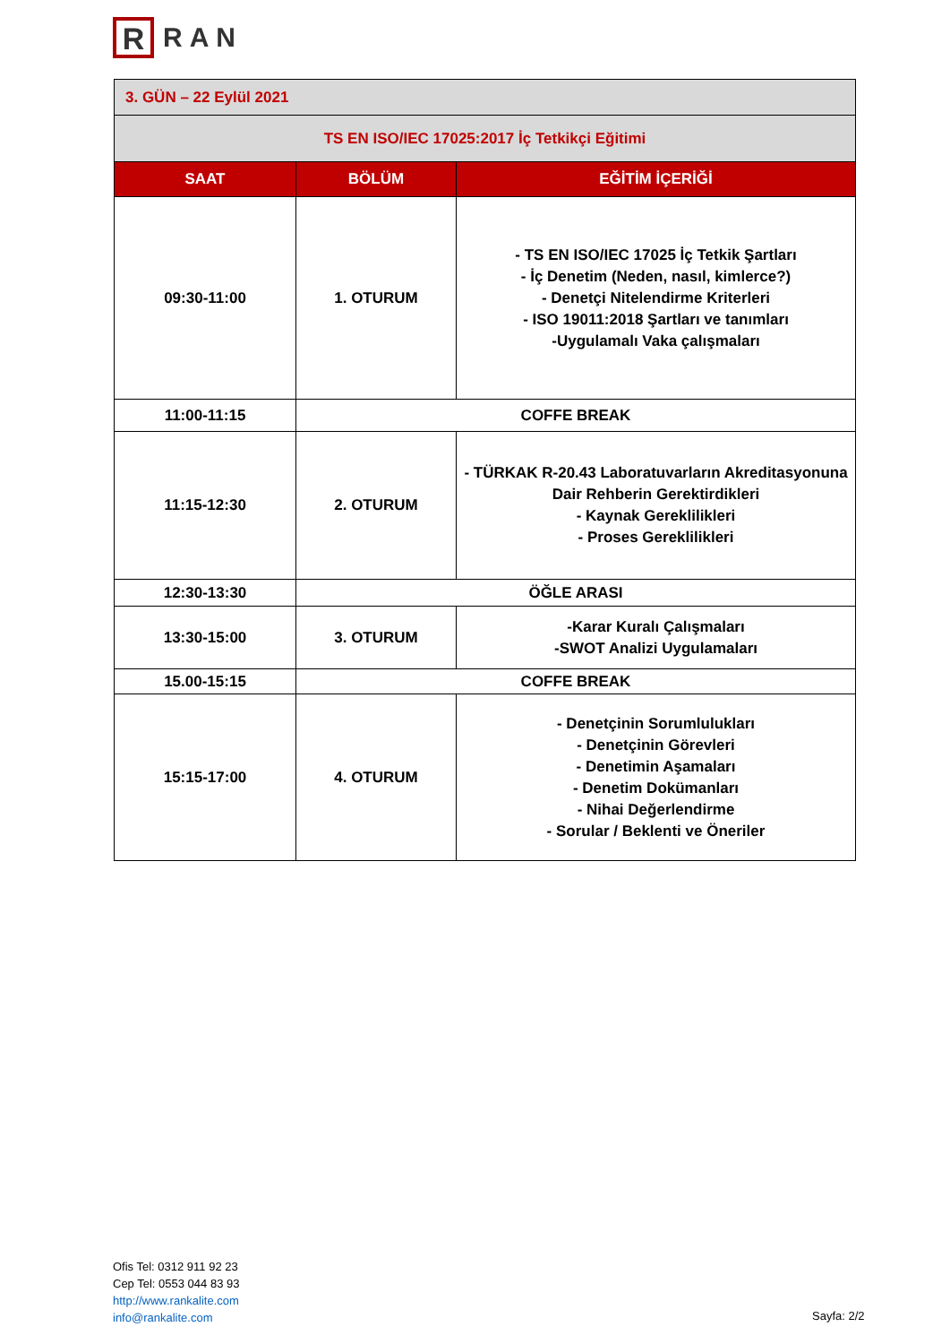R
RAN
| 3. GÜN – 22 Eylül 2021 | | |
| TS EN ISO/IEC 17025:2017 İç Tetkikçi Eğitimi | | |
| SAAT | BÖLÜM | EĞİTİM İÇERİĞİ |
| 09:30-11:00 | 1. OTURUM | - TS EN ISO/IEC 17025 İç Tetkik Şartları - İç Denetim (Neden, nasıl, kimlerce?) - Denetçi Nitelendirme Kriterleri - ISO 19011:2018 Şartları ve tanımları -Uygulamalı Vaka çalışmaları |
| 11:00-11:15 | COFFE BREAK | |
| 11:15-12:30 | 2. OTURUM | - TÜRKAK R-20.43 Laboratuvarların Akreditasyonuna Dair Rehberin Gerektirdikleri - Kaynak Gereklilikleri - Proses Gereklilikleri |
| 12:30-13:30 | ÖĞLE ARASI | |
| 13:30-15:00 | 3. OTURUM | -Karar Kuralı Çalışmaları -SWOT Analizi Uygulamaları |
| 15.00-15:15 | COFFE BREAK | |
| 15:15-17:00 | 4. OTURUM | - Denetçinin Sorumlulukları - Denetçinin Görevleri - Denetimin Aşamaları - Denetim Dokümanları - Nihai Değerlendirme - Sorular / Beklenti ve Öneriler |
Ofis Tel: 0312 911 92 23
Cep Tel: 0553 044 83 93
http://www.rankalite.com
info@rankalite.com
Sayfa: 2/2